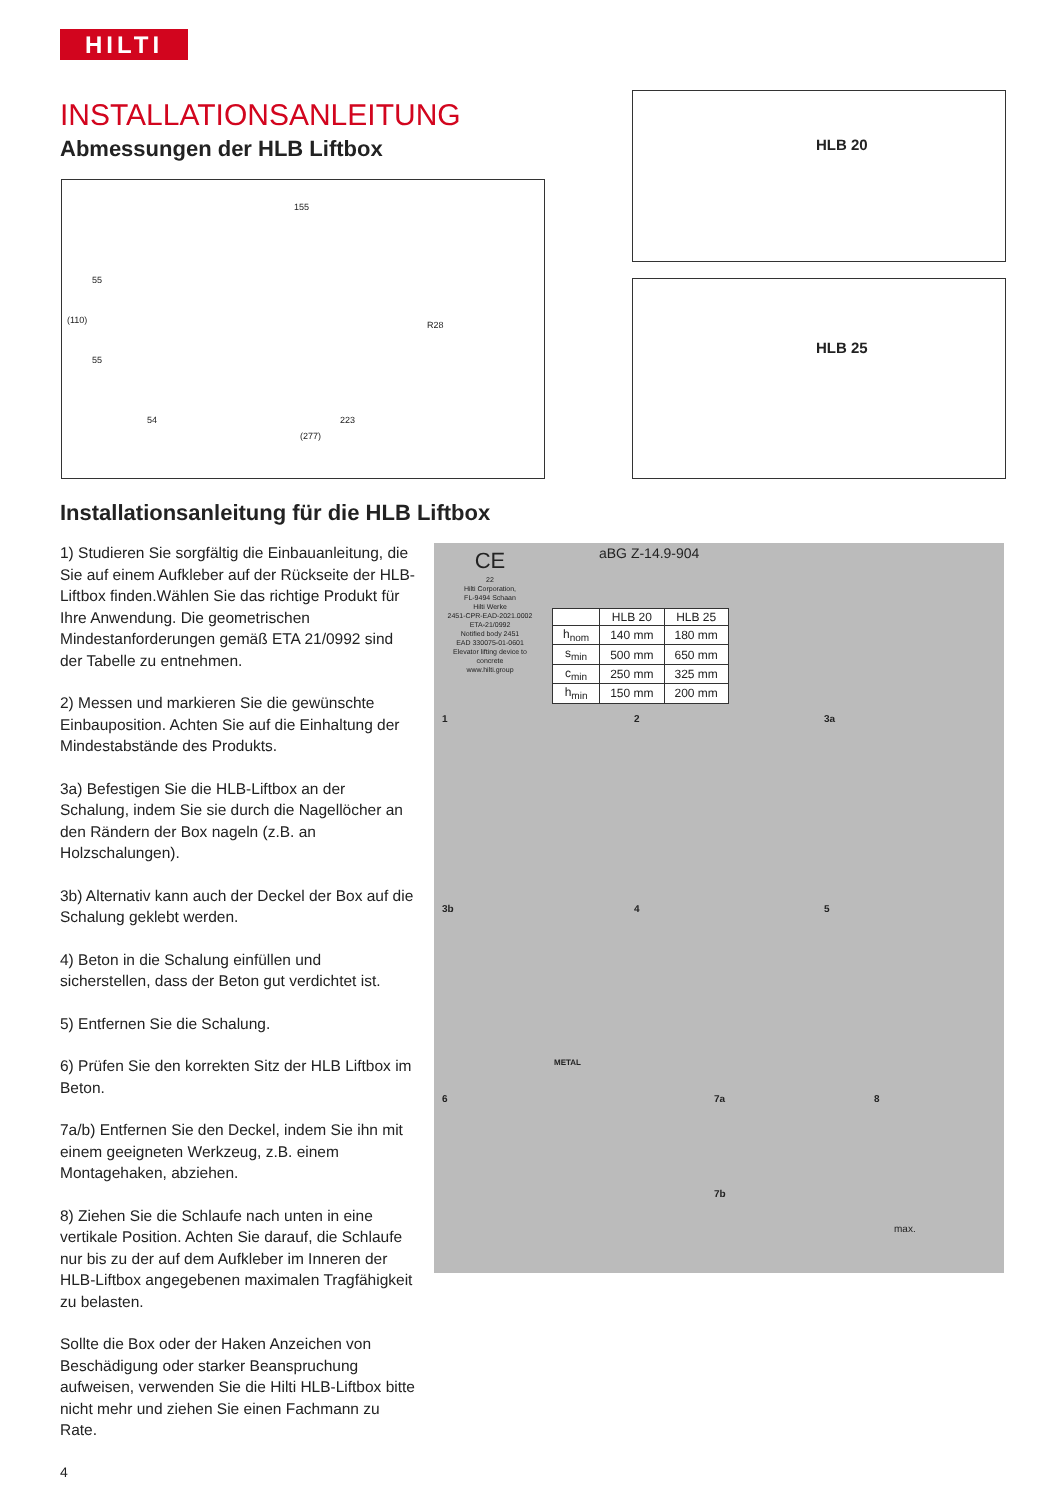HILTI
INSTALLATIONSANLEITUNG
Abmessungen der HLB Liftbox
155
54 223
(277)
55
55
(110) R28
HLB 20
HLB 25
Installationsanleitung für die HLB Liftbox
1) Studieren Sie sorgfältig die Einbauanleitung, die Sie auf einem Aufkleber auf der Rückseite der HLB-Liftbox finden.Wählen Sie das richtige Produkt für Ihre Anwendung. Die geometrischen Mindestanforderungen gemäß ETA 21/0992 sind der Tabelle zu entnehmen.
2) Messen und markieren Sie die gewünschte Einbauposition. Achten Sie auf die Einhaltung der Mindestabstände des Produkts.
3a) Befestigen Sie die HLB-Liftbox an der Schalung, indem Sie sie durch die Nagellöcher an den Rändern der Box nageln (z.B. an Holzschalungen).
3b) Alternativ kann auch der Deckel der Box auf die Schalung geklebt werden.
4) Beton in die Schalung einfüllen und sicherstellen, dass der Beton gut verdichtet ist.
5) Entfernen Sie die Schalung.
6) Prüfen Sie den korrekten Sitz der HLB Liftbox im Beton.
7a/b) Entfernen Sie den Deckel, indem Sie ihn mit einem geeigneten Werkzeug, z.B. einem Montagehaken, abziehen.
8) Ziehen Sie die Schlaufe nach unten in eine vertikale Position. Achten Sie darauf, die Schlaufe nur bis zu der auf dem Aufkleber im Inneren der HLB-Liftbox angegebenen maximalen Tragfähigkeit zu belasten.
Sollte die Box oder der Haken Anzeichen von Beschädigung oder starker Beanspruchung aufweisen, verwenden Sie die Hilti HLB-Liftbox bitte nicht mehr und ziehen Sie einen Fachmann zu Rate.
CE
22
Hilti Corporation,
FL-9494 Schaan
Hilti Werke
2451-CPR-EAD-2021.0002
ETA-21/0992
Notified body 2451
EAD 330075-01-0601
Elevator lifting device to concrete
www.hilti.group
aBG Z-14.9-904
| | HLB 20 | HLB 25 |
| --- | --- | --- |
| h<sub>nom</sub> | 140 mm | 180 mm |
| s<sub>min</sub> | 500 mm | 650 mm |
| c<sub>min</sub> | 250 mm | 325 mm |
| h<sub>min</sub> | 150 mm | 200 mm |
1 2 3a
3b
METAL
4 5
6 7a
7b
8
max.
4